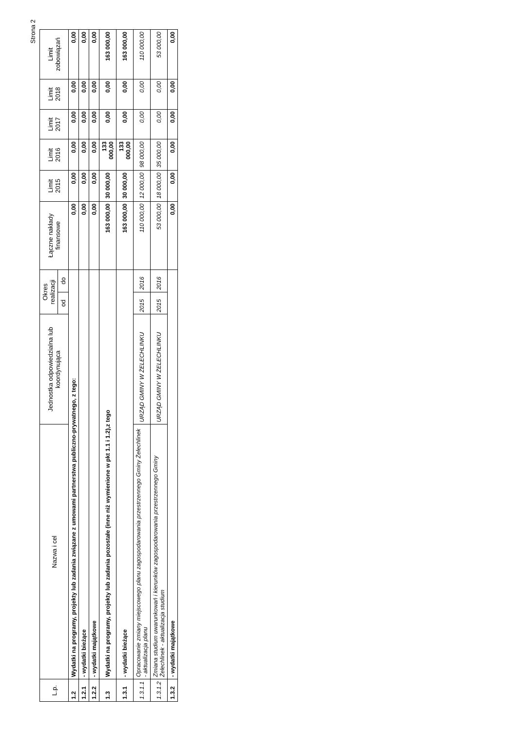Strona 2
| L.p. | Nazwa i cel | Jednostka odpowiedzialna lub koordynująca | Okres realizacji | | Łączne nakłady finansowe | Limit 2015 | Limit 2016 | Limit 2017 | Limit 2018 | Limit zobowiązań |
| --- | --- | --- | --- | --- | --- | --- | --- | --- | --- | --- |
| | | | od | do | | | | | | |
| 1.2 | Wydatki na programy, projekty lub zadania związane z umowami partnerstwa publiczno-prywatnego, z tego: | | | | 0,00 | 0,00 | 0,00 | 0,00 | 0,00 | 0,00 |
| 1.2.1 | - wydatki bieżące | | | | 0,00 | 0,00 | 0,00 | 0,00 | 0,00 | 0,00 |
| 1.2.2 | - wydatki majątkowe | | | | 0,00 | 0,00 | 0,00 | 0,00 | 0,00 | 0,00 |
| 1.3 | Wydatki na programy, projekty lub zadania pozostałe (inne niż wymienione w pkt 1.1 i 1.2),z tego | | | | 163 000,00 | 30 000,00 | 133 000,00 | 0,00 | 0,00 | 163 000,00 |
| 1.3.1 | - wydatki bieżące | | | | 163 000,00 | 30 000,00 | 133 000,00 | 0,00 | 0,00 | 163 000,00 |
| 1.3.1.1 | Opracowanie zmiany miejscowego planu zagospodarowania przestrzennego Gminy Żelechlinek - aktualizacja planu | URZĄD GMINY W ŻELECHLINKU | 2015 | 2016 | 110 000,00 | 12 000,00 | 98 000,00 | 0,00 | 0,00 | 110 000,00 |
| 1.3.1.2 | Zmiana studium uwarunkowań i kierunków zagospodarowania przestrzennego Gminy Żelechlinek - aktualizacja studium | URZĄD GMINY W ŻELECHLINKU | 2015 | 2016 | 53 000,00 | 18 000,00 | 35 000,00 | 0,00 | 0,00 | 53 000,00 |
| 1.3.2 | - wydatki majątkowe | | | | 0,00 | 0,00 | 0,00 | 0,00 | 0,00 | 0,00 |